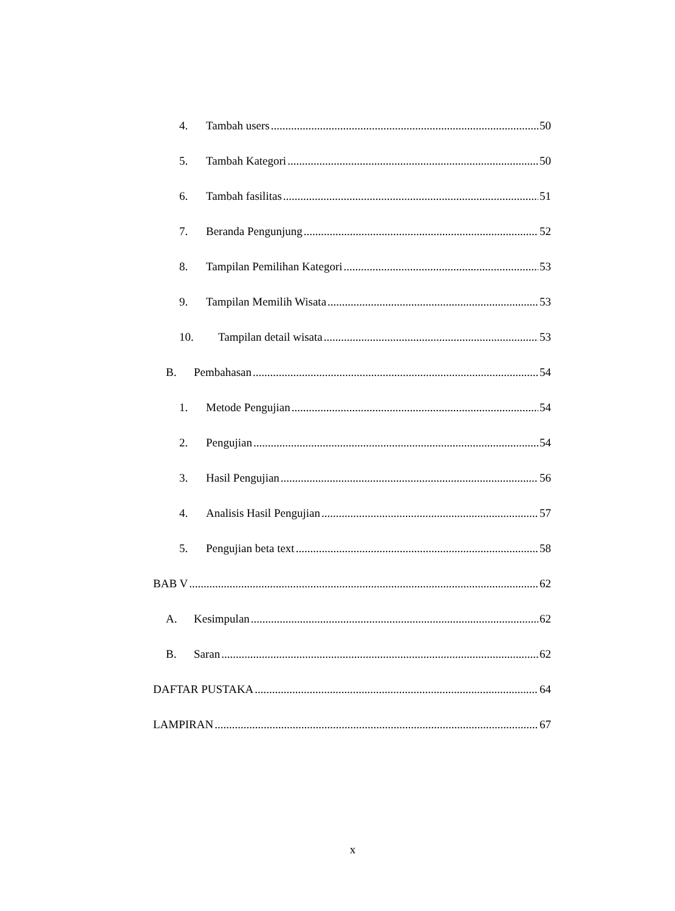4. Tambah users 50
5. Tambah Kategori 50
6. Tambah fasilitas 51
7. Beranda Pengunjung 52
8. Tampilan Pemilihan Kategori 53
9. Tampilan Memilih Wisata 53
10. Tampilan detail wisata 53
B. Pembahasan 54
1. Metode Pengujian 54
2. Pengujian 54
3. Hasil Pengujian 56
4. Analisis Hasil Pengujian 57
5. Pengujian beta text 58
BAB V 62
A. Kesimpulan 62
B. Saran 62
DAFTAR PUSTAKA 64
LAMPIRAN 67
x